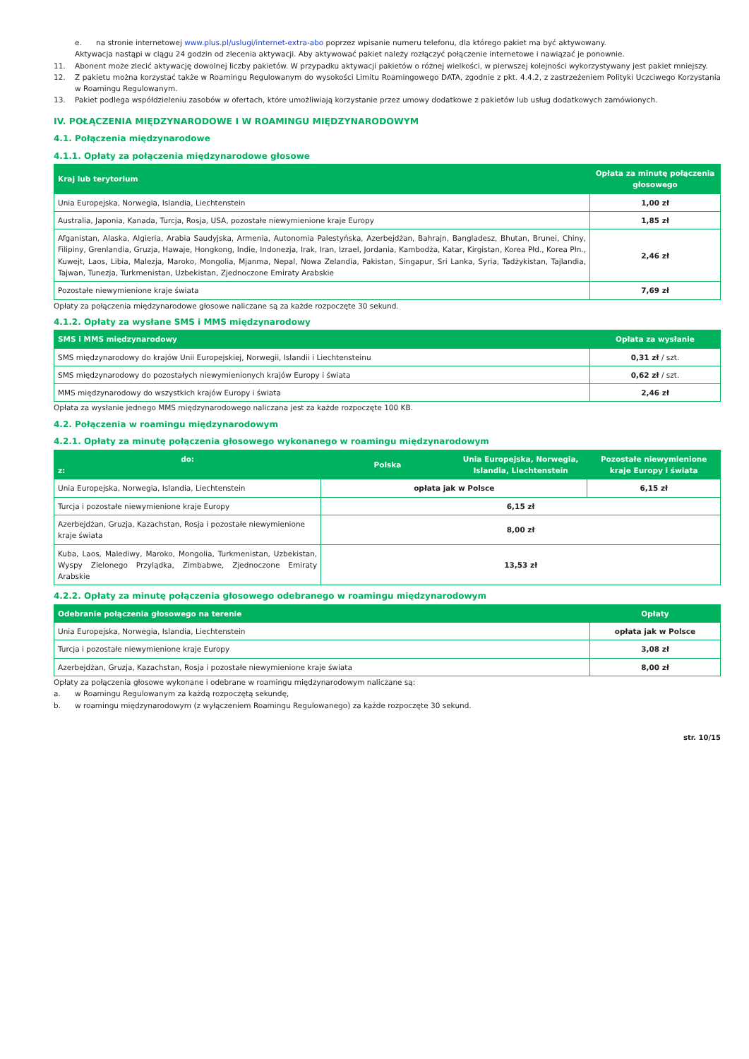e. na stronie internetowej www.plus.pl/uslugi/internet-extra-abo poprzez wpisanie numeru telefonu, dla którego pakiet ma być aktywowany.
Aktywacja nastąpi w ciągu 24 godzin od zlecenia aktywacji. Aby aktywować pakiet należy rozłączyć połączenie internetowe i nawiązać je ponownie.
11. Abonent może zlecić aktywację dowolnej liczby pakietów. W przypadku aktywacji pakietów o różnej wielkości, w pierwszej kolejności wykorzystywany jest pakiet mniejszy.
12. Z pakietu można korzystać także w Roamingu Regulowanym do wysokości Limitu Roamingowego DATA, zgodnie z pkt. 4.4.2, z zastrzeżeniem Polityki Uczciwego Korzystania w Roamingu Regulowanym.
13. Pakiet podlega współdzieleniu zasobów w ofertach, które umożliwiają korzystanie przez umowy dodatkowe z pakietów lub usług dodatkowych zamówionych.
IV. POŁĄCZENIA MIĘDZYNARODOWE I W ROAMINGU MIĘDZYNARODOWYM
4.1. Połączenia międzynarodowe
4.1.1. Opłaty za połączenia międzynarodowe głosowe
| Kraj lub terytorium | Opłata za minutę połączenia głosowego |
| --- | --- |
| Unia Europejska, Norwegia, Islandia, Liechtenstein | 1,00 zł |
| Australia, Japonia, Kanada, Turcja, Rosja, USA, pozostałe niewymienione kraje Europy | 1,85 zł |
| Afganistan, Alaska, Algieria, Arabia Saudyjska, Armenia, Autonomia Palestyńska, Azerbejdżan, Bahrajn, Bangladesz, Bhutan, Brunei, Chiny, Filipiny, Grenlandia, Gruzja, Hawaje, Hongkong, Indie, Indonezja, Irak, Iran, Izrael, Jordania, Kambodża, Katar, Kirgistan, Korea Płd., Korea Płn., Kuwejt, Laos, Libia, Malezja, Maroko, Mongolia, Mjanma, Nepal, Nowa Zelandia, Pakistan, Singapur, Sri Lanka, Syria, Tadżykistan, Tajlandia, Tajwan, Tunezja, Turkmenistan, Uzbekistan, Zjednoczone Emiraty Arabskie | 2,46 zł |
| Pozostałe niewymienione kraje świata | 7,69 zł |
Opłaty za połączenia międzynarodowe głosowe naliczane są za każde rozpoczęte 30 sekund.
4.1.2. Opłaty za wysłane SMS i MMS międzynarodowy
| SMS i MMS międzynarodowy | Opłata za wysłanie |
| --- | --- |
| SMS międzynarodowy do krajów Unii Europejskiej, Norwegii, Islandii i Liechtensteinu | 0,31 zł / szt. |
| SMS międzynarodowy do pozostałych niewymienionych krajów Europy i świata | 0,62 zł / szt. |
| MMS międzynarodowy do wszystkich krajów Europy i świata | 2,46 zł |
Opłata za wysłanie jednego MMS międzynarodowego naliczana jest za każde rozpoczęte 100 KB.
4.2. Połączenia w roamingu międzynarodowym
4.2.1. Opłaty za minutę połączenia głosowego wykonanego w roamingu międzynarodowym
| do: z: | Polska | Unia Europejska, Norwegia, Islandia, Liechtenstein | Pozostałe niewymienione kraje Europy i świata |
| --- | --- | --- | --- |
| Unia Europejska, Norwegia, Islandia, Liechtenstein | opłata jak w Polsce | | 6,15 zł |
| Turcja i pozostałe niewymienione kraje Europy | 6,15 zł | | |
| Azerbejdżan, Gruzja, Kazachstan, Rosja i pozostałe niewymienione kraje świata | 8,00 zł | | |
| Kuba, Laos, Malediwy, Maroko, Mongolia, Turkmenistan, Uzbekistan, Wyspy Zielonego Przylądka, Zimbabwe, Zjednoczone Emiraty Arabskie | 13,53 zł | | |
4.2.2. Opłaty za minutę połączenia głosowego odebranego w roamingu międzynarodowym
| Odebranie połączenia głosowego na terenie | Opłaty |
| --- | --- |
| Unia Europejska, Norwegia, Islandia, Liechtenstein | opłata jak w Polsce |
| Turcja i pozostałe niewymienione kraje Europy | 3,08 zł |
| Azerbejdżan, Gruzja, Kazachstan, Rosja i pozostałe niewymienione kraje świata | 8,00 zł |
Opłaty za połączenia głosowe wykonane i odebrane w roamingu międzynarodowym naliczane są:
a. w Roamingu Regulowanym za każdą rozpoczętą sekundę,
b. w roamingu międzynarodowym (z wyłączeniem Roamingu Regulowanego) za każde rozpoczęte 30 sekund.
str. 10/15